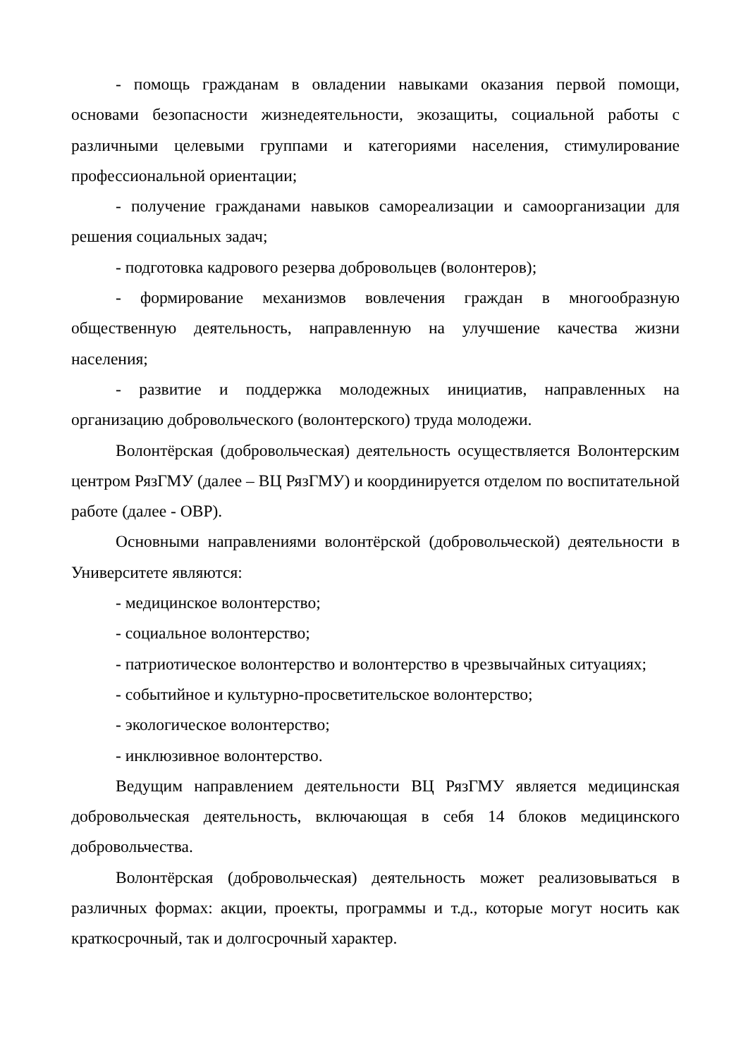- помощь гражданам в овладении навыками оказания первой помощи, основами безопасности жизнедеятельности, экозащиты, социальной работы с различными целевыми группами и категориями населения, стимулирование профессиональной ориентации;
- получение гражданами навыков самореализации и самоорганизации для решения социальных задач;
- подготовка кадрового резерва добровольцев (волонтеров);
- формирование механизмов вовлечения граждан в многообразную общественную деятельность, направленную на улучшение качества жизни населения;
- развитие и поддержка молодежных инициатив, направленных на организацию добровольческого (волонтерского) труда молодежи.
Волонтёрская (добровольческая) деятельность осуществляется Волонтерским центром РязГМУ (далее – ВЦ РязГМУ) и координируется отделом по воспитательной работе (далее - ОВР).
Основными направлениями волонтёрской (добровольческой) деятельности в Университете являются:
- медицинское волонтерство;
- социальное волонтерство;
- патриотическое волонтерство и волонтерство в чрезвычайных ситуациях;
- событийное и культурно-просветительское волонтерство;
- экологическое волонтерство;
- инклюзивное волонтерство.
Ведущим направлением деятельности ВЦ РязГМУ является медицинская добровольческая деятельность, включающая в себя 14 блоков медицинского добровольчества.
Волонтёрская (добровольческая) деятельность может реализовываться в различных формах: акции, проекты, программы и т.д., которые могут носить как краткосрочный, так и долгосрочный характер.